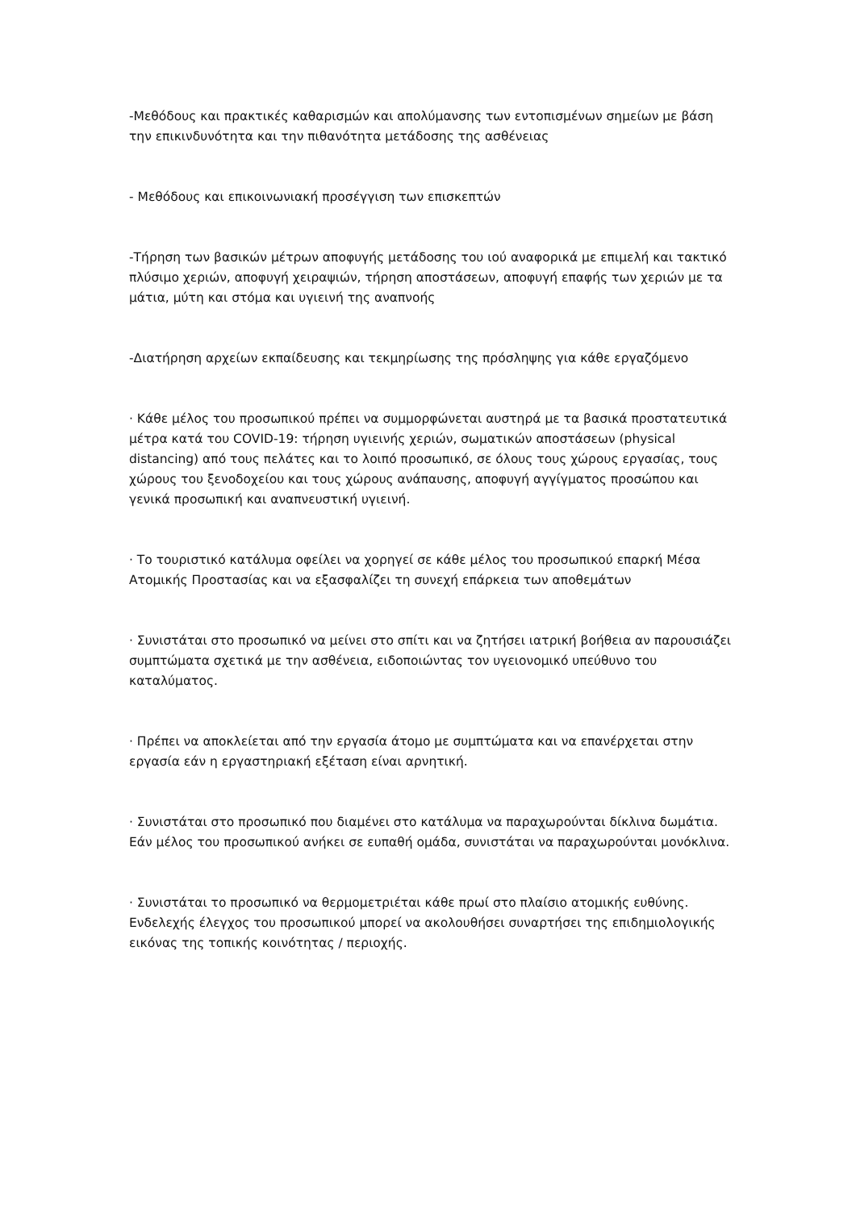-Μεθόδους και πρακτικές καθαρισμών και απολύμανσης των εντοπισμένων σημείων με βάση την επικινδυνότητα και την πιθανότητα μετάδοσης της ασθένειας
- Μεθόδους και επικοινωνιακή προσέγγιση των επισκεπτών
-Τήρηση των βασικών μέτρων αποφυγής μετάδοσης του ιού αναφορικά με επιμελή και τακτικό πλύσιμο χεριών, αποφυγή χειραψιών, τήρηση αποστάσεων, αποφυγή επαφής των χεριών με τα μάτια, μύτη και στόμα και υγιεινή της αναπνοής
-Διατήρηση αρχείων εκπαίδευσης και τεκμηρίωσης της πρόσληψης για κάθε εργαζόμενο
· Κάθε μέλος του προσωπικού πρέπει να συμμορφώνεται αυστηρά με τα βασικά προστατευτικά μέτρα κατά του COVID-19: τήρηση υγιεινής χεριών, σωματικών αποστάσεων (physical distancing) από τους πελάτες και το λοιπό προσωπικό, σε όλους τους χώρους εργασίας, τους χώρους του ξενοδοχείου και τους χώρους ανάπαυσης, αποφυγή αγγίγματος προσώπου και γενικά προσωπική και αναπνευστική υγιεινή.
· Το τουριστικό κατάλυμα οφείλει να χορηγεί σε κάθε μέλος του προσωπικού επαρκή Μέσα Ατομικής Προστασίας και να εξασφαλίζει τη συνεχή επάρκεια των αποθεμάτων
· Συνιστάται στο προσωπικό να μείνει στο σπίτι και να ζητήσει ιατρική βοήθεια αν παρουσιάζει συμπτώματα σχετικά με την ασθένεια, ειδοποιώντας τον υγειονομικό υπεύθυνο του καταλύματος.
· Πρέπει να αποκλείεται από την εργασία άτομο με συμπτώματα και να επανέρχεται στην εργασία εάν η εργαστηριακή εξέταση είναι αρνητική.
· Συνιστάται στο προσωπικό που διαμένει στο κατάλυμα να παραχωρούνται δίκλινα δωμάτια. Εάν μέλος του προσωπικού ανήκει σε ευπαθή ομάδα, συνιστάται να παραχωρούνται μονόκλινα.
· Συνιστάται το προσωπικό να θερμομετριέται κάθε πρωί στο πλαίσιο ατομικής ευθύνης. Ενδελεχής έλεγχος του προσωπικού μπορεί να ακολουθήσει συναρτήσει της επιδημιολογικής εικόνας της τοπικής κοινότητας / περιοχής.